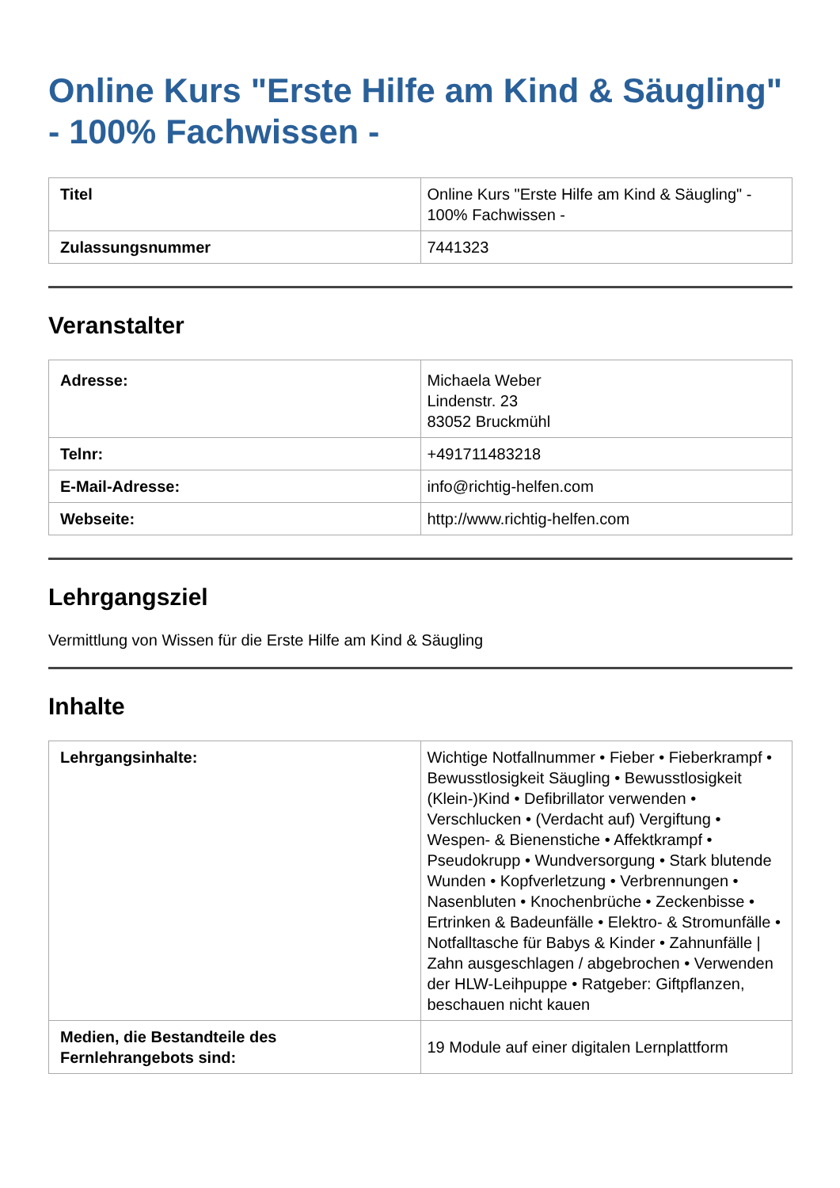Online Kurs "Erste Hilfe am Kind & Säugling" - 100% Fachwissen -
| Titel | Online Kurs "Erste Hilfe am Kind & Säugling" - 100% Fachwissen - |
| Zulassungsnummer | 7441323 |
Veranstalter
| Adresse: | Michaela Weber Lindenstr. 23 83052 Bruckmühl |
| Telnr: | +491711483218 |
| E-Mail-Adresse: | info@richtig-helfen.com |
| Webseite: | http://www.richtig-helfen.com |
Lehrgangsziel
Vermittlung von Wissen für die Erste Hilfe am Kind & Säugling
Inhalte
| Lehrgangsinhalte: | Wichtige Notfallnummer • Fieber • Fieberkrampf • Bewusstlosigkeit Säugling • Bewusstlosigkeit (Klein-)Kind • Defibrillator verwenden • Verschlucken • (Verdacht auf) Vergiftung • Wespen- & Bienenstiche • Affektkrampf • Pseudokrupp • Wundversorgung • Stark blutende Wunden • Kopfverletzung • Verbrennungen • Nasenbluten • Knochenbrüche • Zeckenbisse • Ertrinken & Badeunfälle • Elektro- & Stromunfälle • Notfalltasche für Babys & Kinder • Zahnunfälle / Zahn ausgeschlagen / abgebrochen • Verwenden der HLW-Leihpuppe • Ratgeber: Giftpflanzen, beschauen nicht kauen |
| Medien, die Bestandteile des Fernlehrangebots sind: | 19 Module auf einer digitalen Lernplattform |